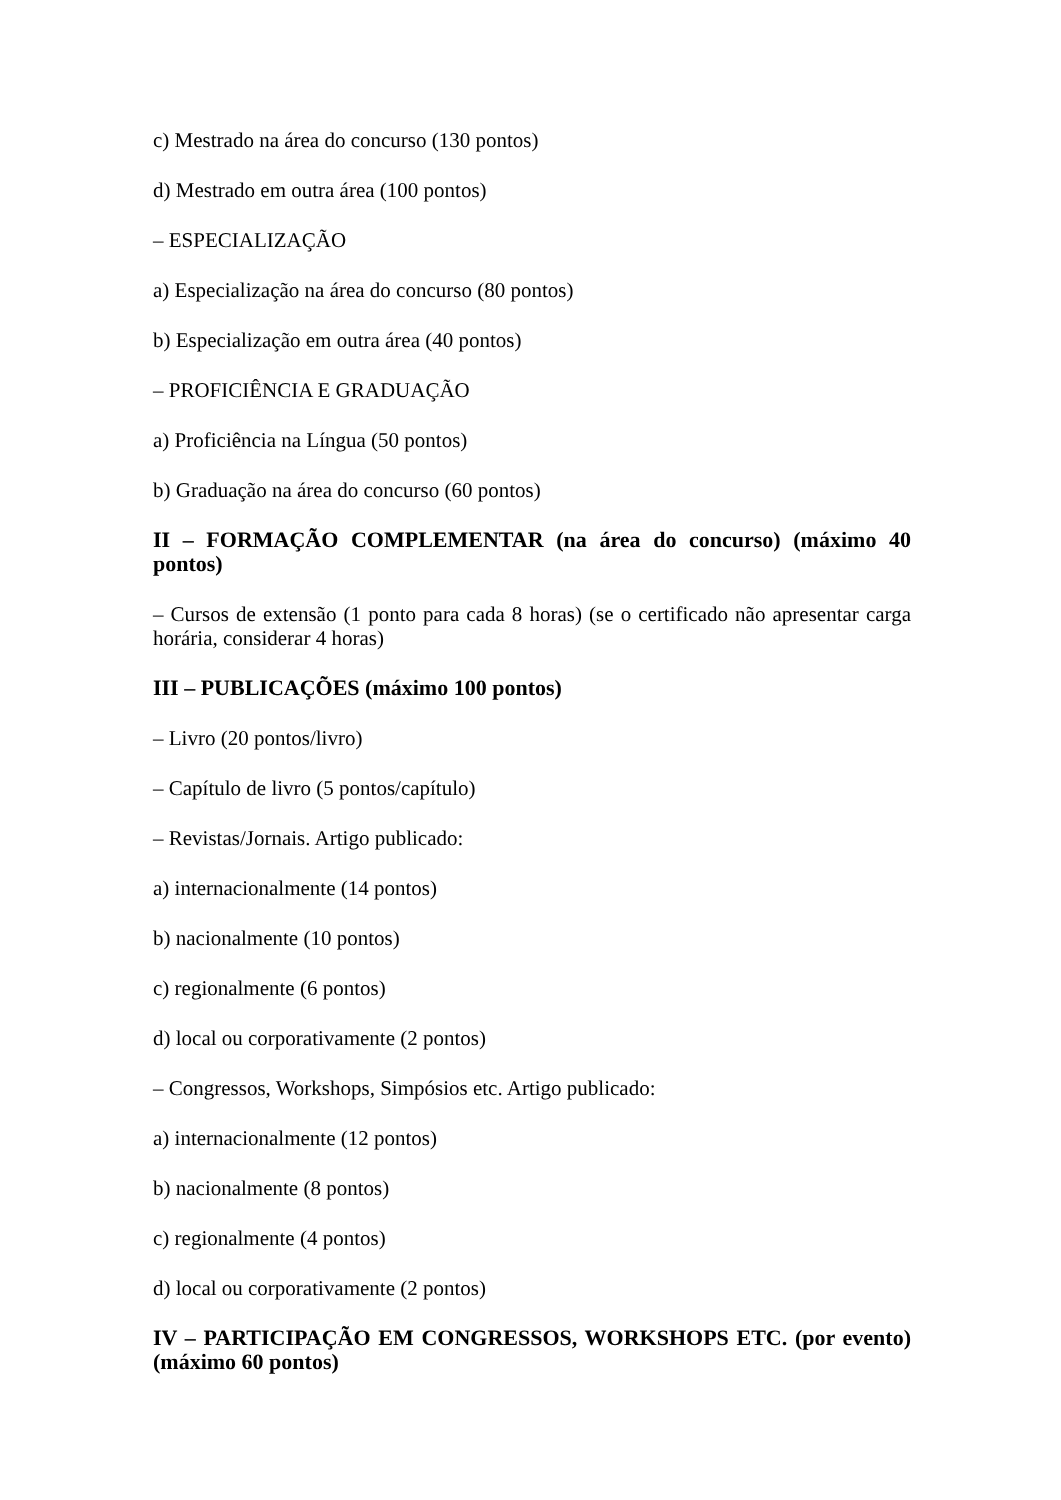c) Mestrado na área do concurso (130 pontos)
d) Mestrado em outra área (100 pontos)
– ESPECIALIZAÇÃO
a) Especialização na área do concurso (80 pontos)
b) Especialização em outra área (40 pontos)
– PROFICIÊNCIA E GRADUAÇÃO
a) Proficiência na Língua (50 pontos)
b) Graduação na área do concurso (60 pontos)
II – FORMAÇÃO COMPLEMENTAR (na área do concurso) (máximo 40 pontos)
– Cursos de extensão (1 ponto para cada 8 horas) (se o certificado não apresentar carga horária, considerar 4 horas)
III – PUBLICAÇÕES (máximo 100 pontos)
– Livro (20 pontos/livro)
– Capítulo de livro (5 pontos/capítulo)
– Revistas/Jornais. Artigo publicado:
a) internacionalmente (14 pontos)
b) nacionalmente (10 pontos)
c) regionalmente (6 pontos)
d) local ou corporativamente (2 pontos)
– Congressos, Workshops, Simpósios etc. Artigo publicado:
a) internacionalmente (12 pontos)
b) nacionalmente (8 pontos)
c) regionalmente (4 pontos)
d) local ou corporativamente (2 pontos)
IV – PARTICIPAÇÃO EM CONGRESSOS, WORKSHOPS ETC. (por evento) (máximo 60 pontos)